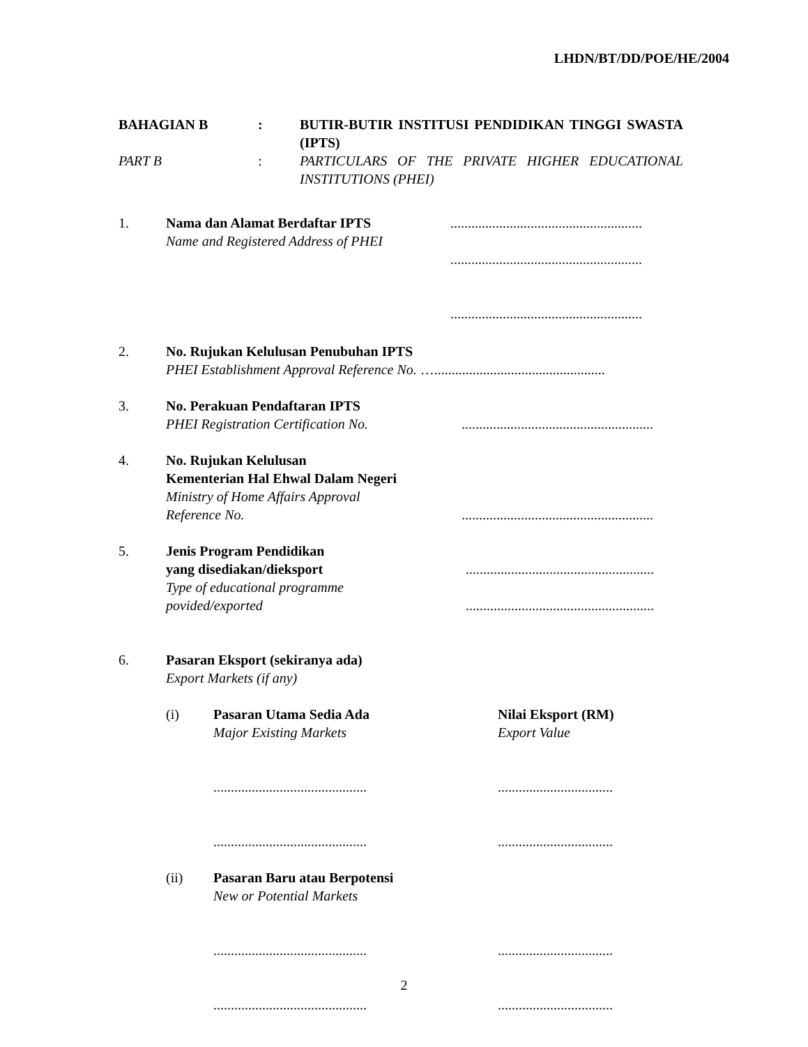LHDN/BT/DD/POE/HE/2004
BAHAGIAN B : BUTIR-BUTIR INSTITUSI PENDIDIKAN TINGGI SWASTA (IPTS)
PART B : PARTICULARS OF THE PRIVATE HIGHER EDUCATIONAL INSTITUTIONS (PHEI)
1. Nama dan Alamat Berdaftar IPTS
Name and Registered Address of PHEI
.......................................................
.......................................................
.......................................................
2. No. Rujukan Kelulusan Penubuhan IPTS
PHEI Establishment Approval Reference No. ….................................................
3. No. Perakuan Pendaftaran IPTS
PHEI Registration Certification No. .......................................................
4. No. Rujukan Kelulusan
Kementerian Hal Ehwal Dalam Negeri
Ministry of Home Affairs Approval
Reference No. .......................................................
5. Jenis Program Pendidikan
yang disediakan/dieksport ......................................................
Type of educational programme
povided/exported ......................................................
6. Pasaran Eksport (sekiranya ada)
Export Markets (if any)
(i) Pasaran Utama Sedia Ada
Major Existing Markets
............................................
............................................
Nilai Eksport (RM)
Export Value
.................................
.................................
(ii) Pasaran Baru atau Berpotensi
New or Potential Markets
............................................
............................................
.................................
.................................
2